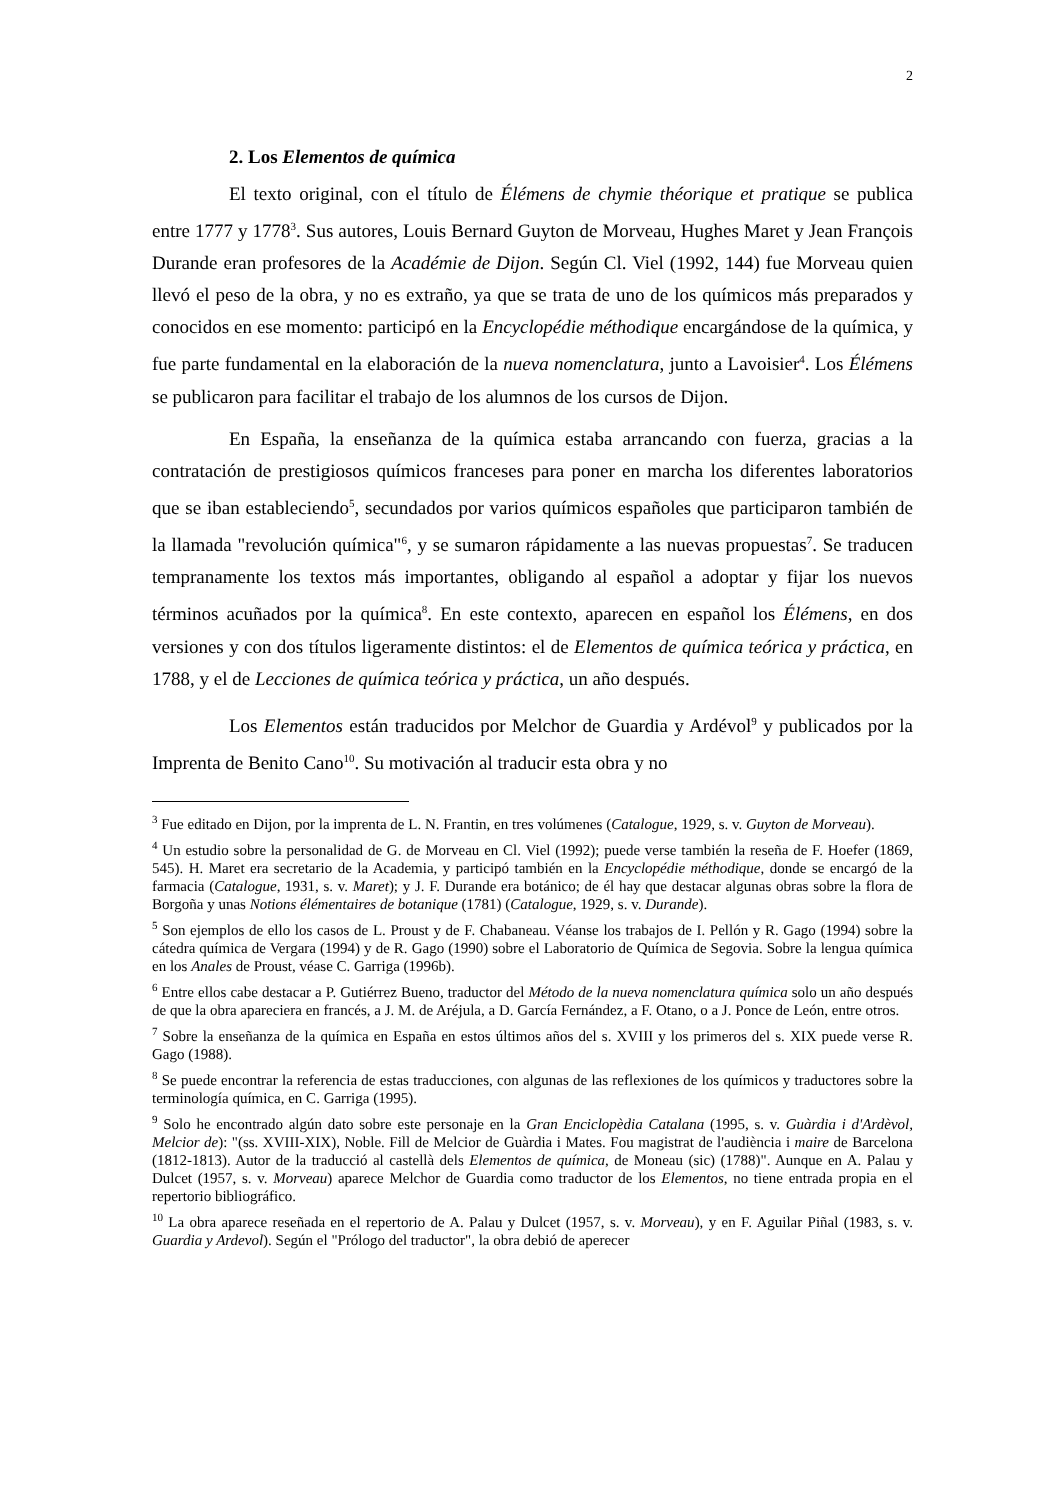2
2. Los Elementos de química
El texto original, con el título de Élémens de chymie théorique et pratique se publica entre 1777 y 1778<sup>3</sup>. Sus autores, Louis Bernard Guyton de Morveau, Hughes Maret y Jean François Durande eran profesores de la Académie de Dijon. Según Cl. Viel (1992, 144) fue Morveau quien llevó el peso de la obra, y no es extraño, ya que se trata de uno de los químicos más preparados y conocidos en ese momento: participó en la Encyclopédie méthodique encargándose de la química, y fue parte fundamental en la elaboración de la nueva nomenclatura, junto a Lavoisier<sup>4</sup>. Los Élémens se publicaron para facilitar el trabajo de los alumnos de los cursos de Dijon.
En España, la enseñanza de la química estaba arrancando con fuerza, gracias a la contratación de prestigiosos químicos franceses para poner en marcha los diferentes laboratorios que se iban estableciendo<sup>5</sup>, secundados por varios químicos españoles que participaron también de la llamada "revolución química"<sup>6</sup>, y se sumaron rápidamente a las nuevas propuestas<sup>7</sup>. Se traducen tempranamente los textos más importantes, obligando al español a adoptar y fijar los nuevos términos acuñados por la química<sup>8</sup>. En este contexto, aparecen en español los Élémens, en dos versiones y con dos títulos ligeramente distintos: el de Elementos de química teórica y práctica, en 1788, y el de Lecciones de química teórica y práctica, un año después.
Los Elementos están traducidos por Melchor de Guardia y Ardévol<sup>9</sup> y publicados por la Imprenta de Benito Cano<sup>10</sup>. Su motivación al traducir esta obra y no
<sup>3</sup> Fue editado en Dijon, por la imprenta de L. N. Frantin, en tres volúmenes (Catalogue, 1929, s. v. Guyton de Morveau).
<sup>4</sup> Un estudio sobre la personalidad de G. de Morveau en Cl. Viel (1992); puede verse también la reseña de F. Hoefer (1869, 545). H. Maret era secretario de la Academia, y participó también en la Encyclopédie méthodique, donde se encargó de la farmacia (Catalogue, 1931, s. v. Maret); y J. F. Durande era botánico; de él hay que destacar algunas obras sobre la flora de Borgoña y unas Notions élémentaires de botanique (1781) (Catalogue, 1929, s. v. Durande).
<sup>5</sup> Son ejemplos de ello los casos de L. Proust y de F. Chabaneau. Véanse los trabajos de I. Pellón y R. Gago (1994) sobre la cátedra química de Vergara (1994) y de R. Gago (1990) sobre el Laboratorio de Química de Segovia. Sobre la lengua química en los Anales de Proust, véase C. Garriga (1996b).
<sup>6</sup> Entre ellos cabe destacar a P. Gutiérrez Bueno, traductor del Método de la nueva nomenclatura química solo un año después de que la obra apareciera en francés, a J. M. de Aréjula, a D. García Fernández, a F. Otano, o a J. Ponce de León, entre otros.
<sup>7</sup> Sobre la enseñanza de la química en España en estos últimos años del s. XVIII y los primeros del s. XIX puede verse R. Gago (1988).
<sup>8</sup> Se puede encontrar la referencia de estas traducciones, con algunas de las reflexiones de los químicos y traductores sobre la terminología química, en C. Garriga (1995).
<sup>9</sup> Solo he encontrado algún dato sobre este personaje en la Gran Enciclopèdia Catalana (1995, s. v. Guàrdia i d'Ardèvol, Melcior de): "(ss. XVIII-XIX), Noble. Fill de Melcior de Guàrdia i Mates. Fou magistrat de l'audiència i maire de Barcelona (1812-1813). Autor de la traducció al castellà dels Elementos de química, de Moneau (sic) (1788)". Aunque en A. Palau y Dulcet (1957, s. v. Morveau) aparece Melchor de Guardia como traductor de los Elementos, no tiene entrada propia en el repertorio bibliográfico.
<sup>10</sup> La obra aparece reseñada en el repertorio de A. Palau y Dulcet (1957, s. v. Morveau), y en F. Aguilar Piñal (1983, s. v. Guardia y Ardevol). Según el "Prólogo del traductor", la obra debió de aperecer